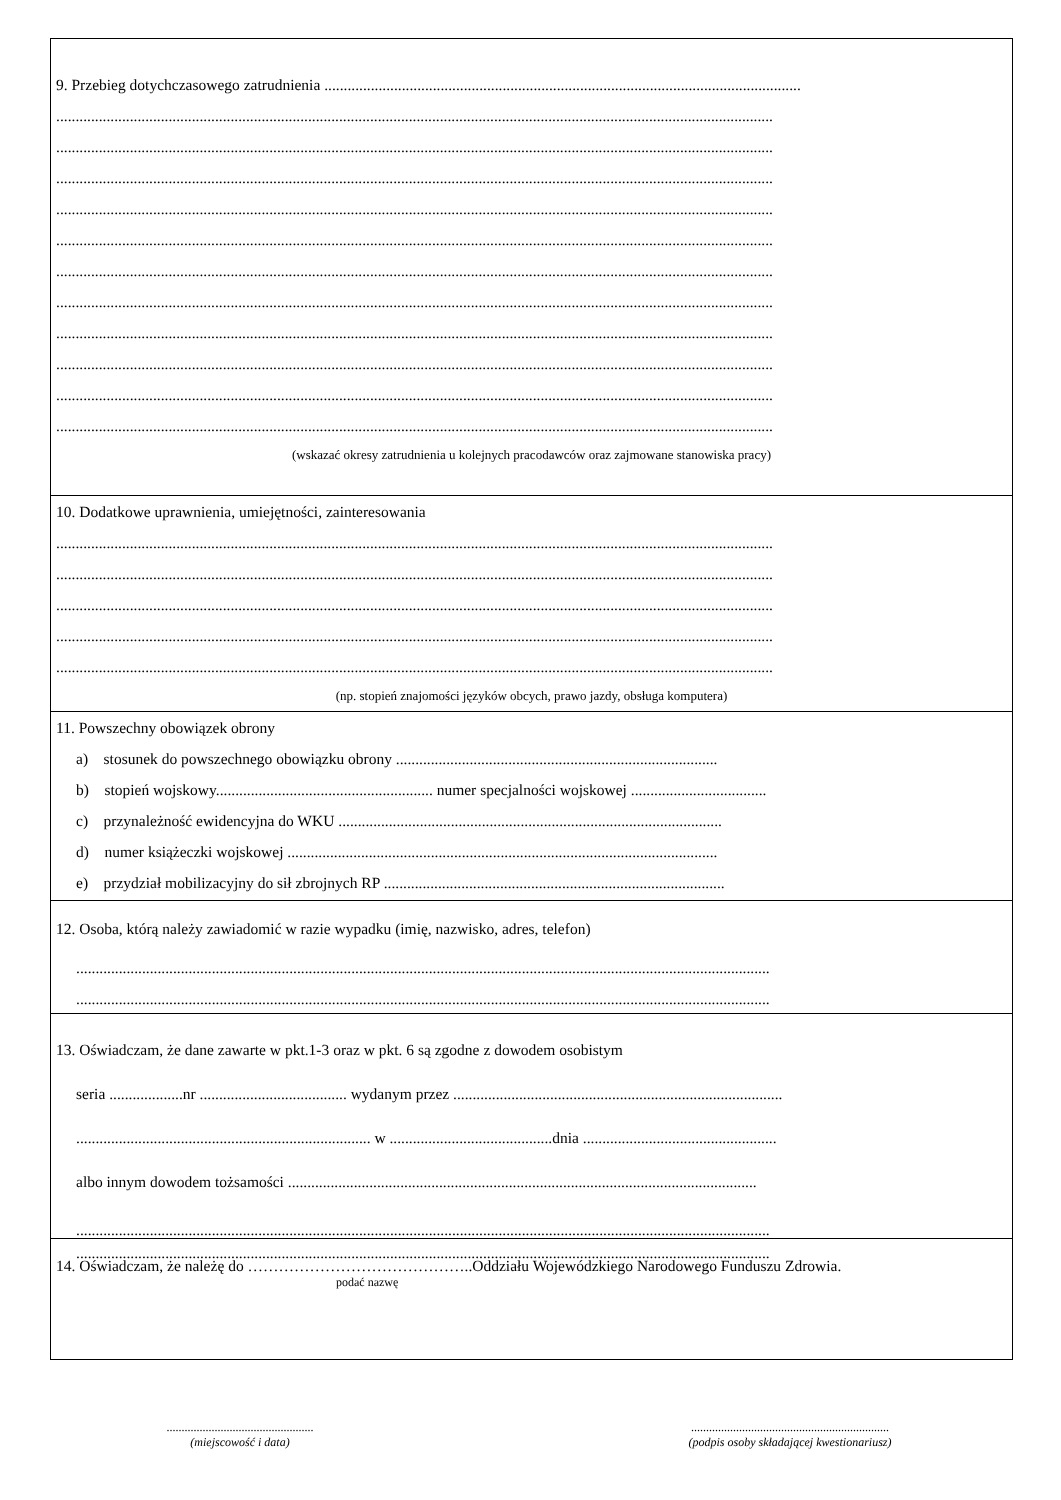9. Przebieg dotychczasowego zatrudnienia ...........................................................................................................................
.........................................................................................................................................................................................
.........................................................................................................................................................................................
.........................................................................................................................................................................................
.........................................................................................................................................................................................
.........................................................................................................................................................................................
.........................................................................................................................................................................................
.........................................................................................................................................................................................
.........................................................................................................................................................................................
.........................................................................................................................................................................................
.........................................................................................................................................................................................
.........................................................................................................................................................................................
(wskazać okresy zatrudnienia u kolejnych pracodawców oraz zajmowane stanowiska pracy)
10. Dodatkowe uprawnienia, umiejętności, zainteresowania
.........................................................................................................................................................................................
.........................................................................................................................................................................................
.........................................................................................................................................................................................
.........................................................................................................................................................................................
.........................................................................................................................................................................................
(np. stopień znajomości języków obcych, prawo jazdy, obsługa komputera)
11. Powszechny obowiązek obrony
a) stosunek do powszechnego obowiązku obrony ...................................................................................
b) stopień wojskowy........................................................ numer specjalności wojskowej ...................................
c) przynależność ewidencyjna do WKU ...................................................................................................
d) numer książeczki wojskowej ...............................................................................................................
e) przydział mobilizacyjny do sił zbrojnych RP ........................................................................................
12. Osoba, którą należy zawiadomić w razie wypadku (imię, nazwisko, adres, telefon)
...................................................................................................................................................................................
...................................................................................................................................................................................
13. Oświadczam, że dane zawarte w pkt.1-3 oraz w pkt. 6 są zgodne z dowodem osobistym
seria ...................nr ...................................... wydanym przez .....................................................................................
............................................................................ w ..........................................dnia ..................................................
albo innym dowodem tożsamości .........................................................................................................................
...................................................................................................................................................................................
...................................................................................................................................................................................
14. Oświadczam, że należę do ……………………………………..Oddziału Wojewódzkiego Narodowego Funduszu Zdrowia.
podać nazwę
.................................................
(miejscowość i data)
..................................................................
(podpis osoby składającej kwestionariusz)